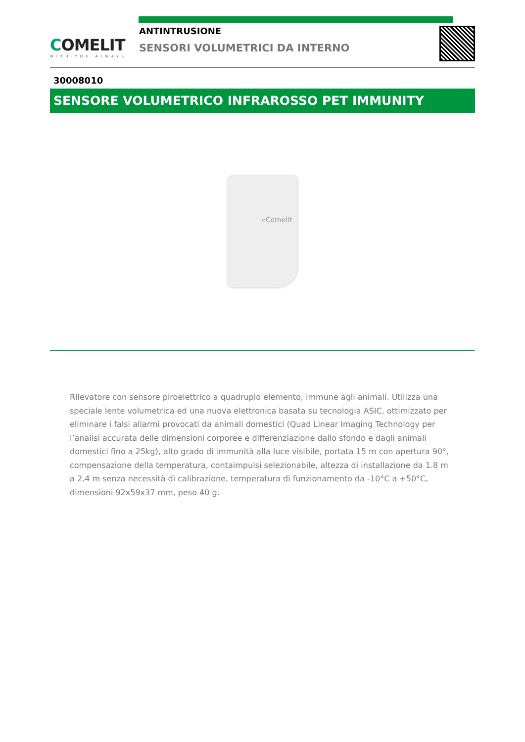COMELIT
WITH·YOU·ALWAYS
ANTINTRUSIONE
SENSORI VOLUMETRICI DA INTERNO
30008010
SENSORE VOLUMETRICO INFRAROSSO PET IMMUNITY
«Comelit
Rilevatore con sensore piroelettrico a quadruplo elemento, immune agli animali. Utilizza una speciale lente volumetrica ed una nuova elettronica basata su tecnologia ASIC, ottimizzato per eliminare i falsi allarmi provocati da animali domestici (Quad Linear Imaging Technology per l’analisi accurata delle dimensioni corporee e differenziazione dallo sfondo e dagli animali domestici fino a 25kg), alto grado di immunità alla luce visibile, portata 15 m con apertura 90°, compensazione della temperatura, contaimpulsi selezionabile, altezza di installazione da 1.8 m a 2.4 m senza necessità di calibrazione, temperatura di funzionamento da -10°C a +50°C, dimensioni 92x59x37 mm, peso 40 g.